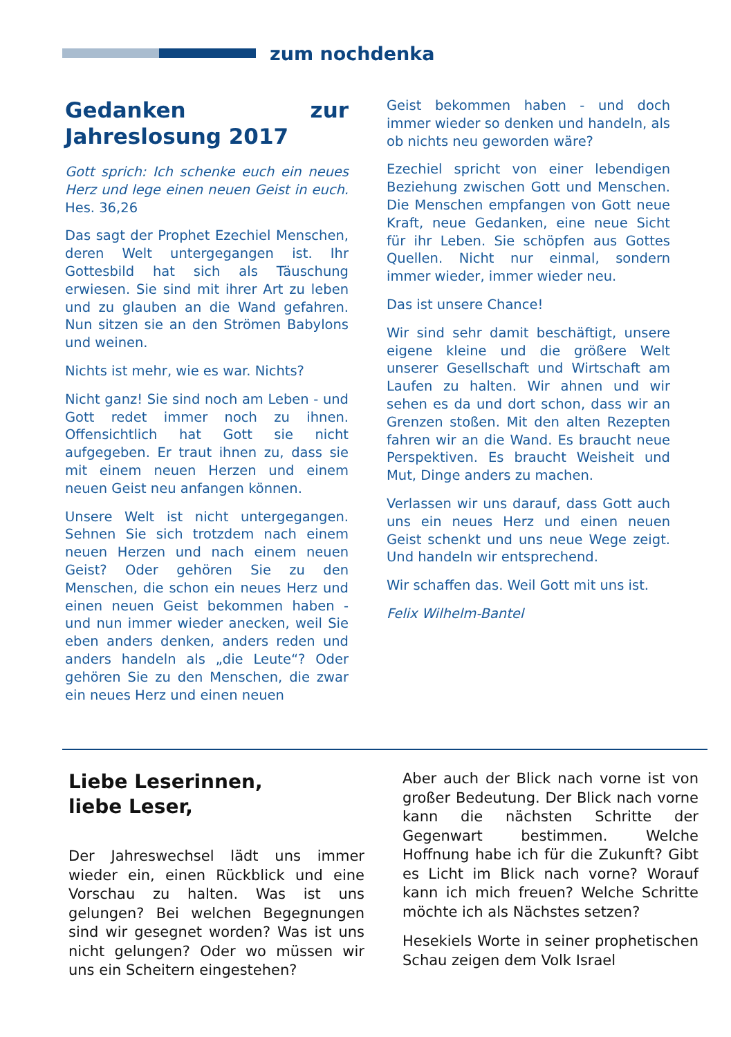zum nochdenka
Gedanken zur Jahreslosung 2017
Gott sprich: Ich schenke euch ein neues Herz und lege einen neuen Geist in euch. Hes. 36,26
Das sagt der Prophet Ezechiel Menschen, deren Welt untergegangen ist. Ihr Gottesbild hat sich als Täuschung erwiesen. Sie sind mit ihrer Art zu leben und zu glauben an die Wand gefahren. Nun sitzen sie an den Strömen Babylons und weinen.
Nichts ist mehr, wie es war. Nichts?
Nicht ganz! Sie sind noch am Leben - und Gott redet immer noch zu ihnen. Offensichtlich hat Gott sie nicht aufgegeben. Er traut ihnen zu, dass sie mit einem neuen Herzen und einem neuen Geist neu anfangen können.
Unsere Welt ist nicht untergegangen. Sehnen Sie sich trotzdem nach einem neuen Herzen und nach einem neuen Geist? Oder gehören Sie zu den Menschen, die schon ein neues Herz und einen neuen Geist bekommen haben - und nun immer wieder anecken, weil Sie eben anders denken, anders reden und anders handeln als „die Leute“? Oder gehören Sie zu den Menschen, die zwar ein neues Herz und einen neuen
Geist bekommen haben - und doch immer wieder so denken und handeln, als ob nichts neu geworden wäre?
Ezechiel spricht von einer lebendigen Beziehung zwischen Gott und Menschen. Die Menschen empfangen von Gott neue Kraft, neue Gedanken, eine neue Sicht für ihr Leben. Sie schöpfen aus Gottes Quellen. Nicht nur einmal, sondern immer wieder, immer wieder neu.
Das ist unsere Chance!
Wir sind sehr damit beschäftigt, unsere eigene kleine und die größere Welt unserer Gesellschaft und Wirtschaft am Laufen zu halten. Wir ahnen und wir sehen es da und dort schon, dass wir an Grenzen stoßen. Mit den alten Rezepten fahren wir an die Wand. Es braucht neue Perspektiven. Es braucht Weisheit und Mut, Dinge anders zu machen.
Verlassen wir uns darauf, dass Gott auch uns ein neues Herz und einen neuen Geist schenkt und uns neue Wege zeigt. Und handeln wir entsprechend.
Wir schaffen das. Weil Gott mit uns ist.
Felix Wilhelm-Bantel
Liebe Leserinnen,
liebe Leser,
Der Jahreswechsel lädt uns immer wieder ein, einen Rückblick und eine Vorschau zu halten. Was ist uns gelungen? Bei welchen Begegnungen sind wir gesegnet worden? Was ist uns nicht gelungen? Oder wo müssen wir uns ein Scheitern eingestehen?
Aber auch der Blick nach vorne ist von großer Bedeutung. Der Blick nach vorne kann die nächsten Schritte der Gegenwart bestimmen. Welche Hoffnung habe ich für die Zukunft? Gibt es Licht im Blick nach vorne? Worauf kann ich mich freuen? Welche Schritte möchte ich als Nächstes setzen?
Hesekiels Worte in seiner prophetischen Schau zeigen dem Volk Israel